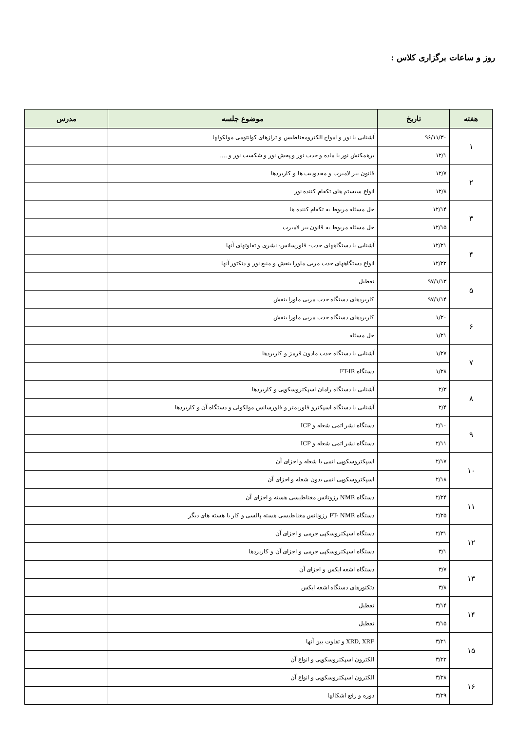روز و ساعات برگزاری کلاس :
| هفته | تاریخ | موضوع جلسه | مدرس |
| --- | --- | --- | --- |
| ۱ | ۹۶/۱۱/۳۰ | آشنایی با نور و امواج الکترومغناطیس و ترازهای کوانتومی مولکولها | |
| | ۱۲/۱ | برهمکنش نور با ماده و جذب نور و پخش نور و شکست نور و .... | |
| ۲ | ۱۲/۷ | قانون بیر لامبرت و محدودیت ها و کاربردها | |
| | ۱۲/۸ | انواع سیستم های تکفام کننده نور | |
| ۳ | ۱۲/۱۴ | حل مسئله مربوط به تکفام کننده ها | |
| | ۱۲/۱۵ | حل مسئله مربوط به قانون بیر لامبرت | |
| ۴ | ۱۲/۲۱ | آشنایی با دستگاههای جذب- فلورسانس- نشری و تفاوتهای آنها | |
| | ۱۲/۲۲ | انواع دستگاههای جذب مریی ماورا بنفش و منبع نور و دتکتور آنها | |
| ۵ | ۹۷/۱/۱۳ | تعطیل | |
| | ۹۷/۱/۱۴ | کاربردهای دستگاه جذب مریی ماورا بنفش | |
| ۶ | ۱/۲۰ | کاربردهای دستگاه جذب مریی ماورا بنفش | |
| | ۱/۲۱ | حل مسئله | |
| ۷ | ۱/۲۷ | آشنایی با دستگاه جذب مادون قرمز و کاربردها | |
| | ۱/۲۸ | دستگاه FT-IR | |
| ۸ | ۲/۳ | آشنایی با دستگاه رامان اسپکتروسکوپی و کاربردها | |
| | ۲/۴ | آشنایی با دستگاه اسپکترو فلوریمتر و فلورسانس مولکولی و دستگاه آن و کاربردها | |
| ۹ | ۲/۱۰ | دستگاه نشر اتمی شعله و ICP | |
| | ۲/۱۱ | دستگاه نشر اتمی شعله و ICP | |
| ۱۰ | ۲/۱۷ | اسپکتروسکوپی اتمی با شعله و اجزای آن | |
| | ۲/۱۸ | اسپکتروسکوپی اتمی بدون شعله و اجزای آن | |
| ۱۱ | ۲/۲۴ | دستگاه NMR رزونانس مغناطیسی هسته و اجزای آن | |
| | ۲/۲۵ | دستگاه FT- NMR رزونانس مغناطیسی هسته پالسی و کار با هسته های دیگر | |
| ۱۲ | ۲/۳۱ | دستگاه اسپکتروسکپی جرمی و اجزای آن | |
| | ۳/۱ | دستگاه اسپکتروسکپی جرمی و اجزای آن و کاربردها | |
| ۱۳ | ۳/۷ | دستگاه اشعه ایکس و اجزای آن | |
| | ۳/۸ | دتکتورهای دستگاه اشعه ایکس | |
| ۱۴ | ۳/۱۴ | تعطیل | |
| | ۳/۱۵ | تعطیل | |
| ۱۵ | ۳/۲۱ | XRD, XRF و تفاوت بین آنها | |
| | ۳/۲۲ | الکترون اسپکتروسکوپی و انواع آن | |
| ۱۶ | ۳/۲۸ | الکترون اسپکتروسکوپی و انواع آن | |
| | ۳/۲۹ | دوره و رفع اشکالها | |